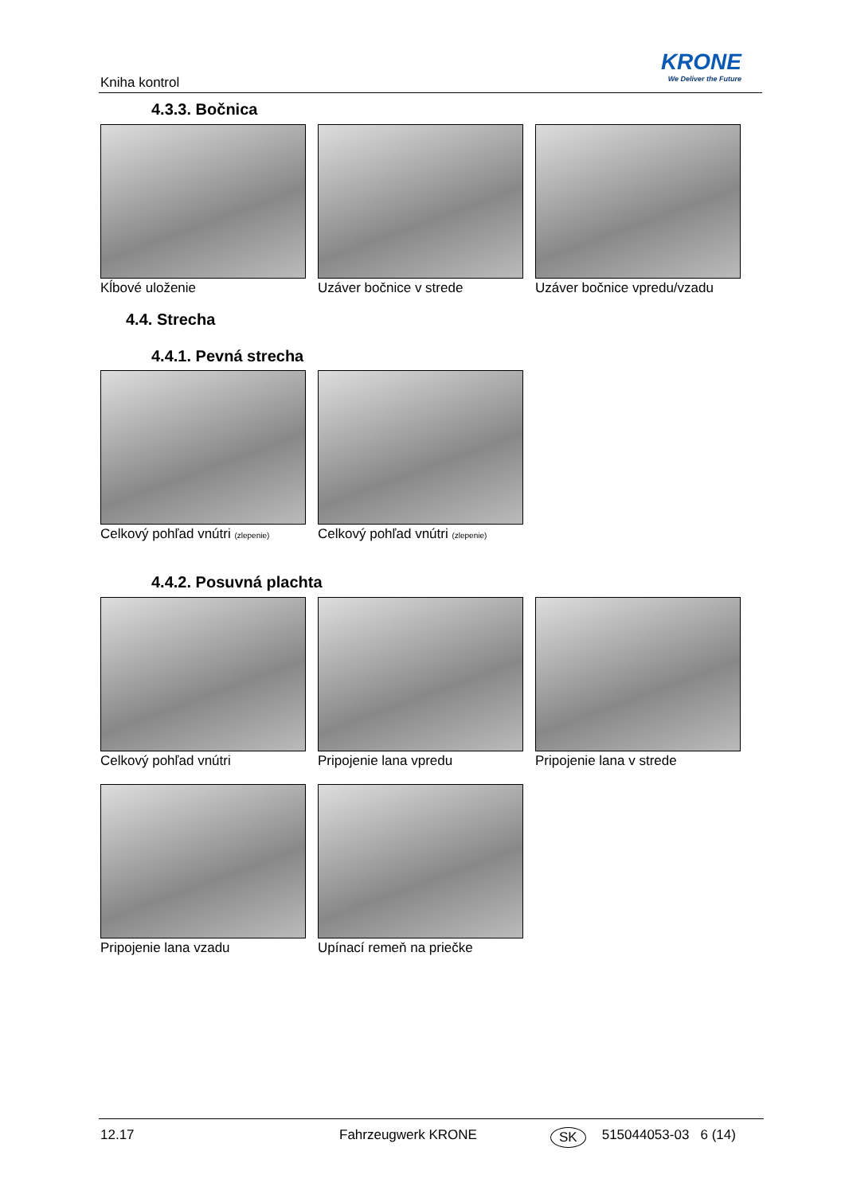Kniha kontrol
KRONE
We Deliver the Future
4.3.3. Bočnica
Kĺbové uloženie Uzáver bočnice v strede Uzáver bočnice vpredu/vzadu
4.4. Strecha
4.4.1. Pevná strecha
Celkový pohľad vnútri (zlepenie)
Celkový pohľad vnútri (zlepenie)
4.4.2. Posuvná plachta
Celkový pohľad vnútri Pripojenie lana vpredu Pripojenie lana v strede
Pripojenie lana vzadu Upínací remeň na priečke
12.17 Fahrzeugwerk KRONE SK 515044053-03 6 (14)